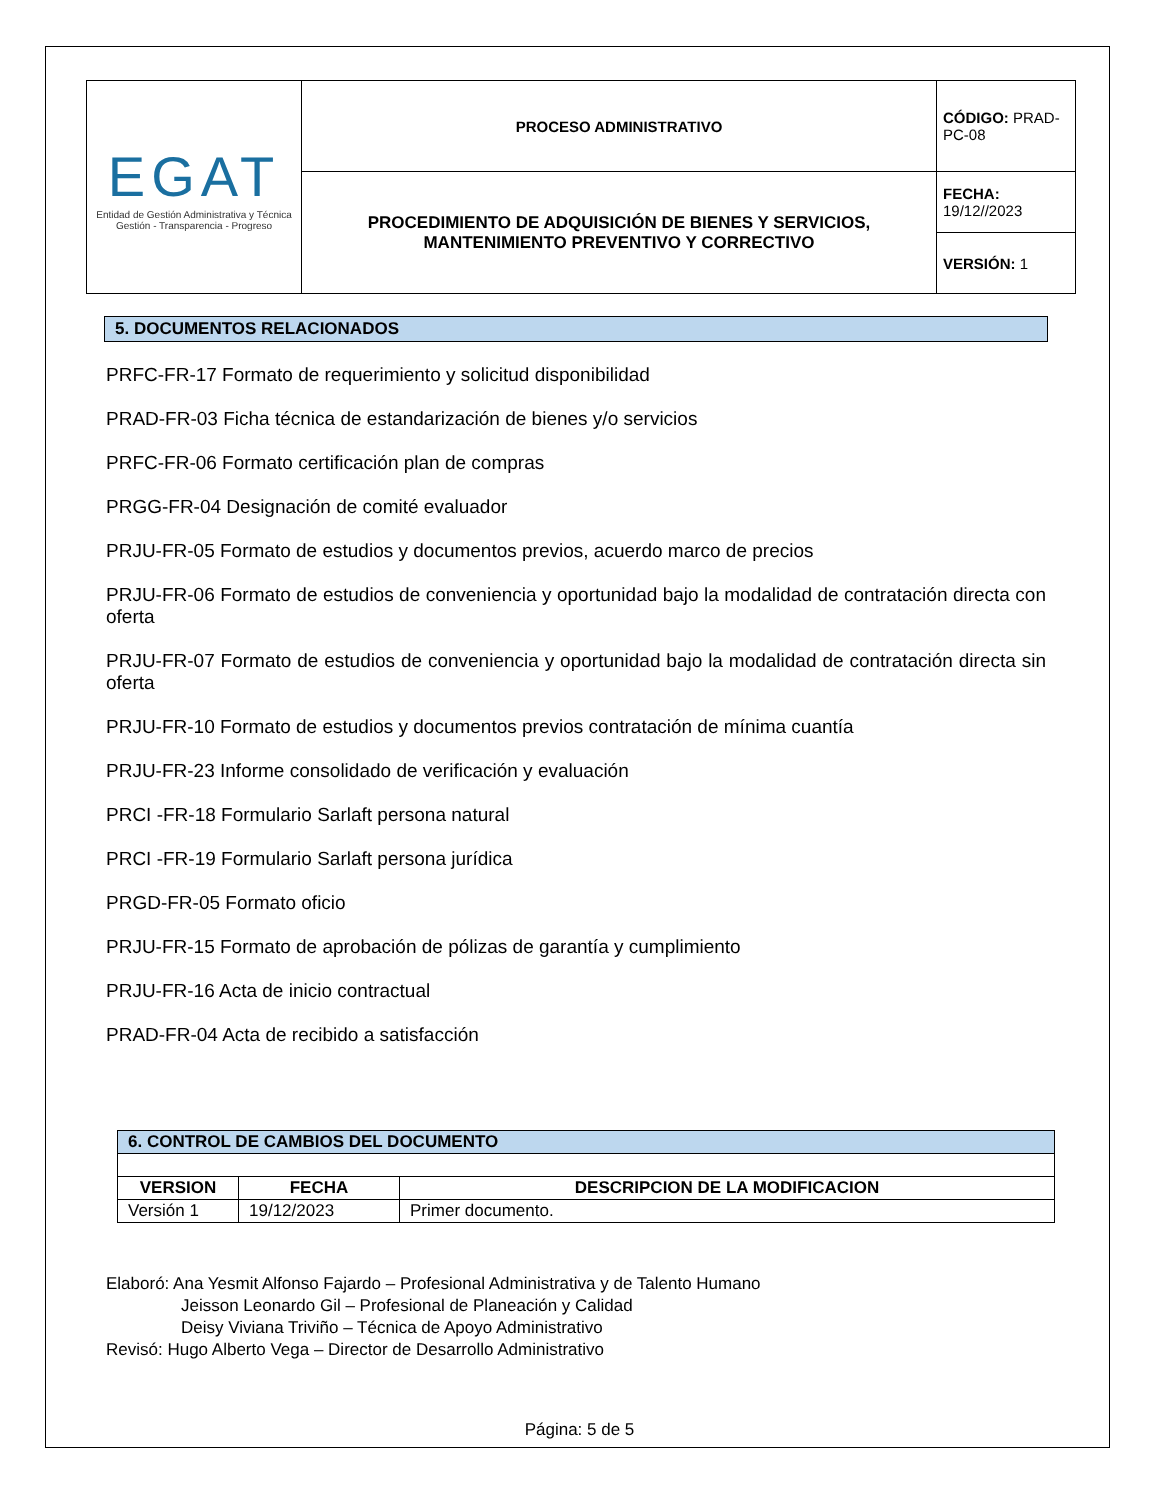| EGAT Entidad de Gestión Administrativa y Técnica Gestión - Transparencia - Progreso | PROCESO ADMINISTRATIVO | CÓDIGO: PRAD-PC-08 |
| | PROCEDIMIENTO DE ADQUISICIÓN DE BIENES Y SERVICIOS, MANTENIMIENTO PREVENTIVO Y CORRECTIVO | FECHA: 19/12//2023 |
| | | VERSIÓN: 1 |
5. DOCUMENTOS RELACIONADOS
PRFC-FR-17 Formato de requerimiento y solicitud disponibilidad
PRAD-FR-03 Ficha técnica de estandarización de bienes y/o servicios
PRFC-FR-06 Formato certificación plan de compras
PRGG-FR-04 Designación de comité evaluador
PRJU-FR-05 Formato de estudios y documentos previos, acuerdo marco de precios
PRJU-FR-06 Formato de estudios de conveniencia y oportunidad bajo la modalidad de contratación directa con oferta
PRJU-FR-07 Formato de estudios de conveniencia y oportunidad bajo la modalidad de contratación directa sin oferta
PRJU-FR-10 Formato de estudios y documentos previos contratación de mínima cuantía
PRJU-FR-23 Informe consolidado de verificación y evaluación
PRCI -FR-18 Formulario Sarlaft persona natural
PRCI -FR-19 Formulario Sarlaft persona jurídica
PRGD-FR-05 Formato oficio
PRJU-FR-15 Formato de aprobación de pólizas de garantía y cumplimiento
PRJU-FR-16 Acta de inicio contractual
PRAD-FR-04 Acta de recibido a satisfacción
| 6. CONTROL DE CAMBIOS DEL DOCUMENTO | | |
| --- | --- | --- |
| VERSION | FECHA | DESCRIPCION DE LA MODIFICACION |
| Versión 1 | 19/12/2023 | Primer documento. |
Elaboró: Ana Yesmit Alfonso Fajardo – Profesional Administrativa y de Talento Humano
Jeisson Leonardo Gil – Profesional de Planeación y Calidad
Deisy Viviana Triviño – Técnica de Apoyo Administrativo
Revisó: Hugo Alberto Vega – Director de Desarrollo Administrativo
Página: 5 de 5